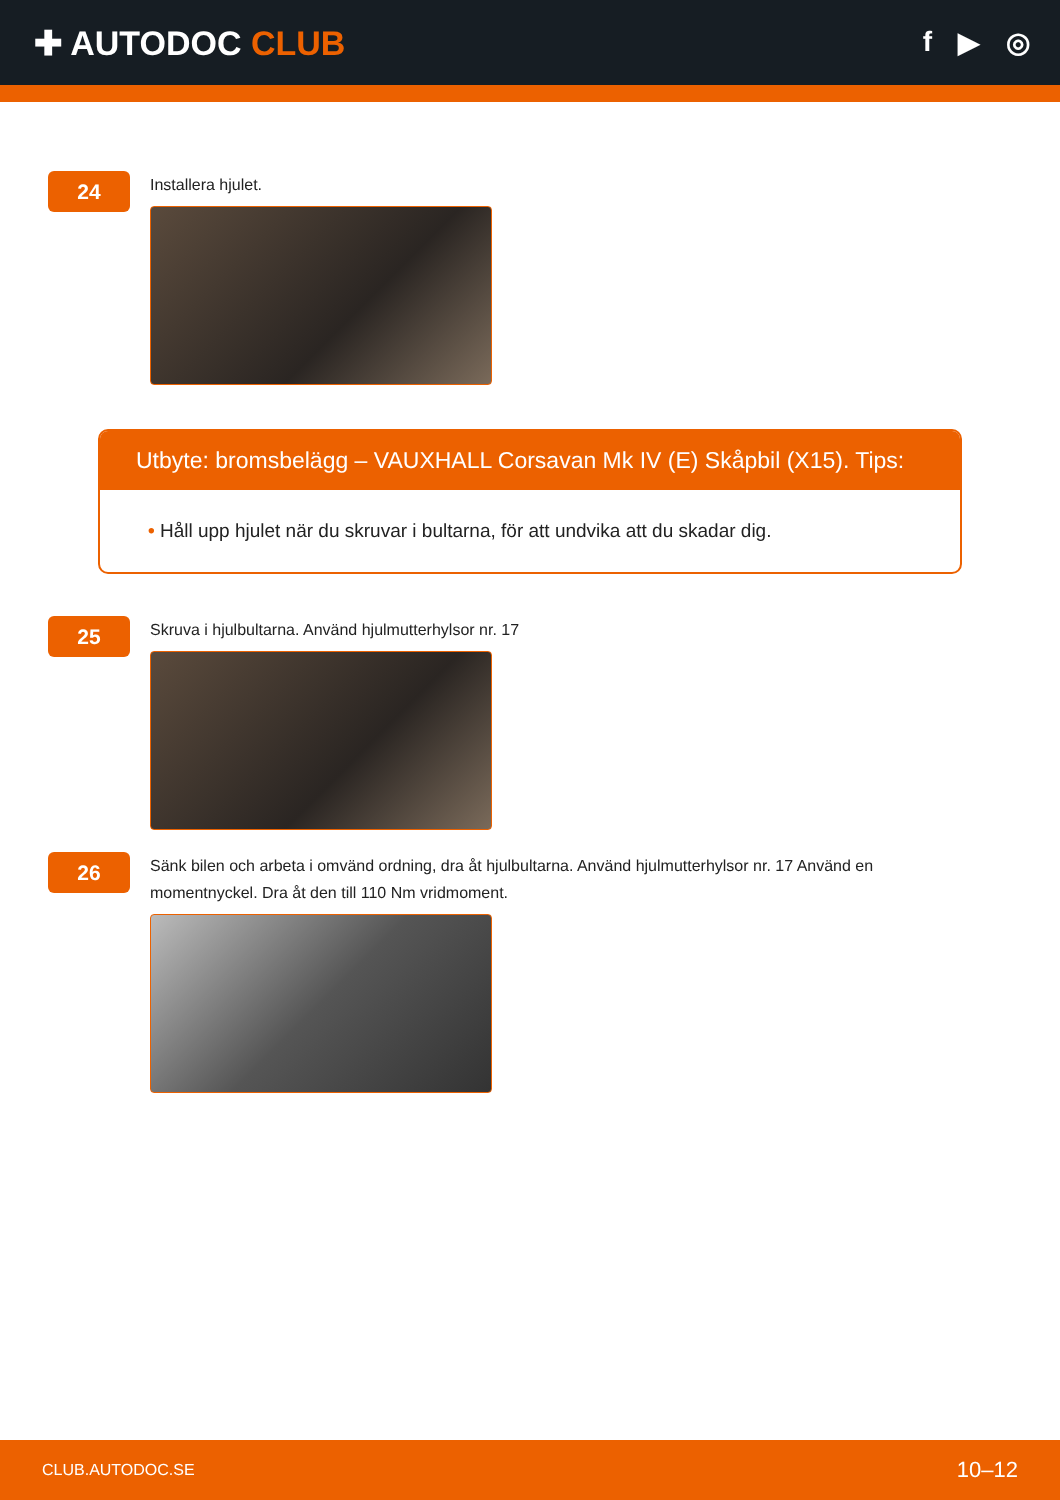✚ AUTODOC CLUB
f ▶ ◎
24
Installera hjulet.
Utbyte: bromsbelägg – VAUXHALL Corsavan Mk IV (E) Skåpbil (X15). Tips:
• Håll upp hjulet när du skruvar i bultarna, för att undvika att du skadar dig.
25
Skruva i hjulbultarna. Använd hjulmutterhylsor nr. 17
26
Sänk bilen och arbeta i omvänd ordning, dra åt hjulbultarna. Använd hjulmutterhylsor nr. 17 Använd en momentnyckel. Dra åt den till 110 Nm vridmoment.
CLUB.AUTODOC.SE 10–12